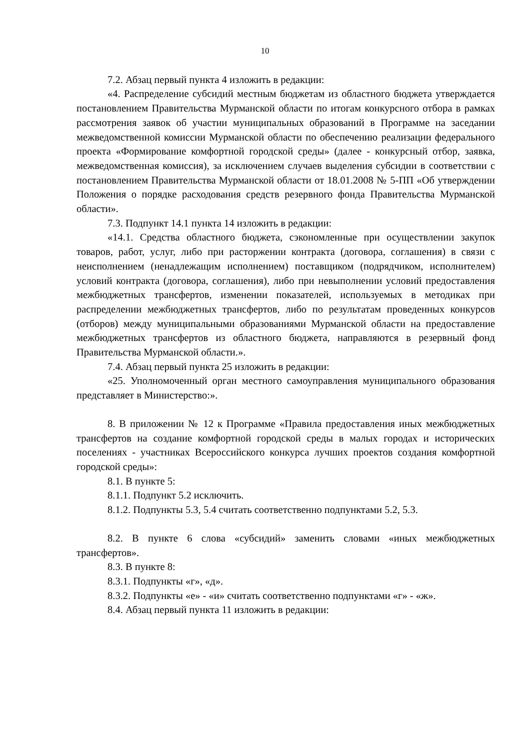10
7.2. Абзац первый пункта 4 изложить в редакции:
«4. Распределение субсидий местным бюджетам из областного бюджета утверждается постановлением Правительства Мурманской области по итогам конкурсного отбора в рамках рассмотрения заявок об участии муниципальных образований в Программе на заседании межведомственной комиссии Мурманской области по обеспечению реализации федерального проекта «Формирование комфортной городской среды» (далее - конкурсный отбор, заявка, межведомственная комиссия), за исключением случаев выделения субсидии в соответствии с постановлением Правительства Мурманской области от 18.01.2008 № 5-ПП «Об утверждении Положения о порядке расходования средств резервного фонда Правительства Мурманской области».
7.3. Подпункт 14.1 пункта 14 изложить в редакции:
«14.1. Средства областного бюджета, сэкономленные при осуществлении закупок товаров, работ, услуг, либо при расторжении контракта (договора, соглашения) в связи с неисполнением (ненадлежащим исполнением) поставщиком (подрядчиком, исполнителем) условий контракта (договора, соглашения), либо при невыполнении условий предоставления межбюджетных трансфертов, изменении показателей, используемых в методиках при распределении межбюджетных трансфертов, либо по результатам проведенных конкурсов (отборов) между муниципальными образованиями Мурманской области на предоставление межбюджетных трансфертов из областного бюджета, направляются в резервный фонд Правительства Мурманской области.».
7.4. Абзац первый пункта 25 изложить в редакции:
«25. Уполномоченный орган местного самоуправления муниципального образования представляет в Министерство:».
8. В приложении № 12 к Программе «Правила предоставления иных межбюджетных трансфертов на создание комфортной городской среды в малых городах и исторических поселениях - участниках Всероссийского конкурса лучших проектов создания комфортной городской среды»:
8.1. В пункте 5:
8.1.1. Подпункт 5.2 исключить.
8.1.2. Подпункты 5.3, 5.4 считать соответственно подпунктами 5.2, 5.3.
8.2. В пункте 6 слова «субсидий» заменить словами «иных межбюджетных трансфертов».
8.3. В пункте 8:
8.3.1. Подпункты «г», «д».
8.3.2. Подпункты «е» - «и» считать соответственно подпунктами «г» - «ж».
8.4. Абзац первый пункта 11 изложить в редакции: